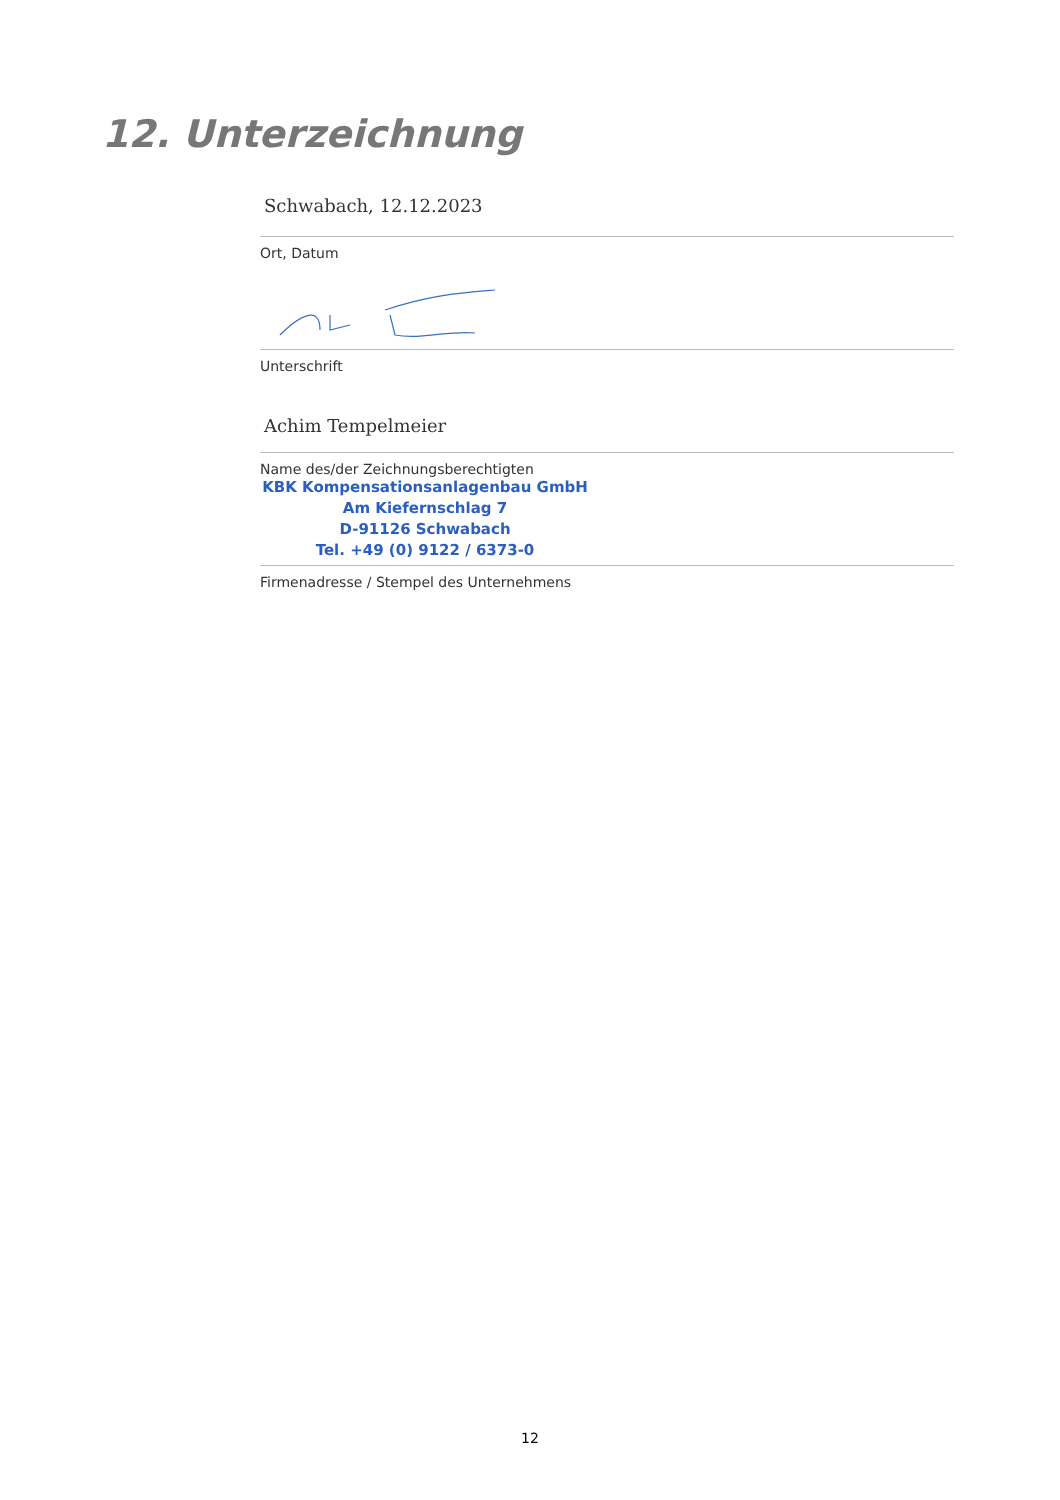12. Unterzeichnung
Schwabach, 12.12.2023
Ort, Datum
Unterschrift
Achim Tempelmeier
Name des/der Zeichnungsberechtigten
KBK Kompensationsanlagenbau GmbH
Am Kiefernschlag 7
D-91126 Schwabach
Tel. +49 (0) 9122 / 6373-0
Firmenadresse / Stempel des Unternehmens
12